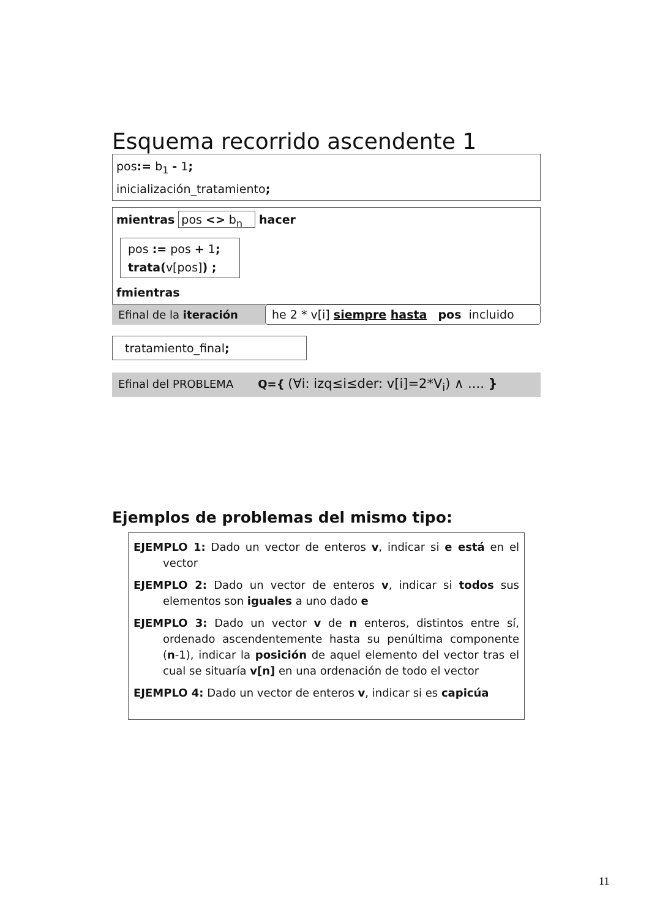Esquema recorrido ascendente 1
pos:= b<sub>1</sub> - 1;
inicialización_tratamiento;
mientras pos <> b<sub>n</sub> hacer
pos := pos + 1;
trata(v[pos]) ;
fmientras
Efinal de la iteración
he 2 * v[i] siempre hasta pos incluido
tratamiento_final;
Efinal del PROBLEMA Q={ (∀i: izq≤i≤der: v[i]=2*V<sub>i</sub>) ∧ .... }
Ejemplos de problemas del mismo tipo:
EJEMPLO 1: Dado un vector de enteros v, indicar si e está en el vector
EJEMPLO 2: Dado un vector de enteros v, indicar si todos sus elementos son iguales a uno dado e
EJEMPLO 3: Dado un vector v de n enteros, distintos entre sí, ordenado ascendentemente hasta su penúltima componente (n-1), indicar la posición de aquel elemento del vector tras el cual se situaría v[n] en una ordenación de todo el vector
EJEMPLO 4: Dado un vector de enteros v, indicar si es capicúa
11